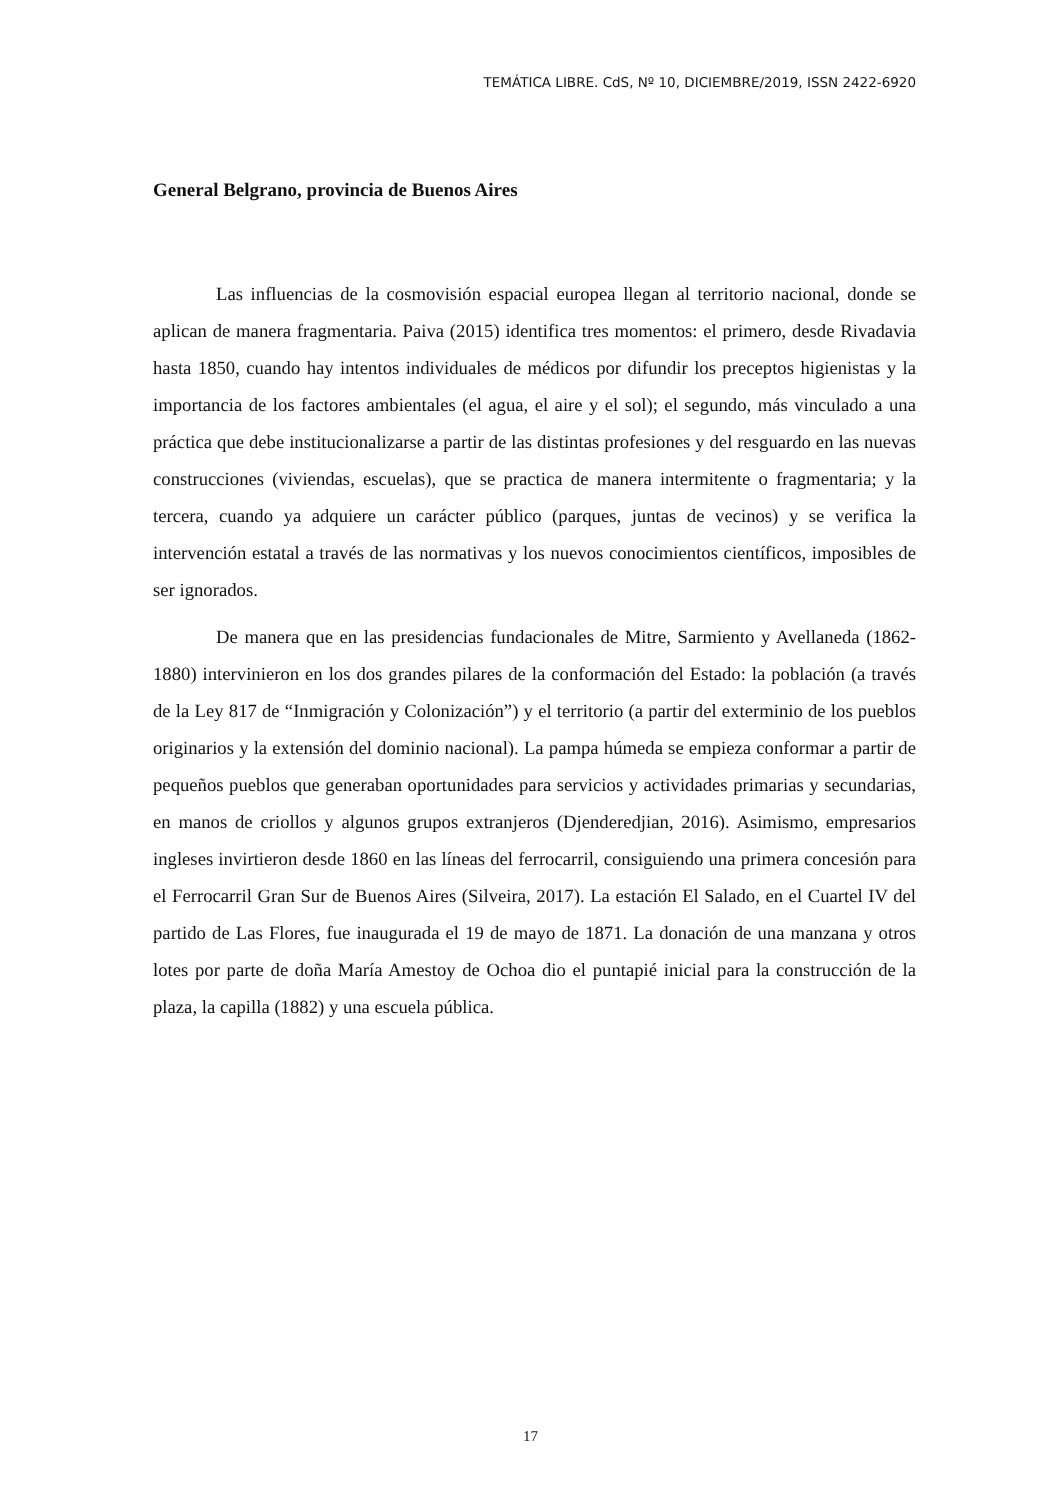TEMÁTICA LIBRE. CdS, Nº 10, DICIEMBRE/2019, ISSN 2422-6920
General Belgrano, provincia de Buenos Aires
Las influencias de la cosmovisión espacial europea llegan al territorio nacional, donde se aplican de manera fragmentaria. Paiva (2015) identifica tres momentos: el primero, desde Rivadavia hasta 1850, cuando hay intentos individuales de médicos por difundir los preceptos higienistas y la importancia de los factores ambientales (el agua, el aire y el sol); el segundo, más vinculado a una práctica que debe institucionalizarse a partir de las distintas profesiones y del resguardo en las nuevas construcciones (viviendas, escuelas), que se practica de manera intermitente o fragmentaria; y la tercera, cuando ya adquiere un carácter público (parques, juntas de vecinos) y se verifica la intervención estatal a través de las normativas y los nuevos conocimientos científicos, imposibles de ser ignorados.
De manera que en las presidencias fundacionales de Mitre, Sarmiento y Avellaneda (1862-1880) intervinieron en los dos grandes pilares de la conformación del Estado: la población (a través de la Ley 817 de “Inmigración y Colonización”) y el territorio (a partir del exterminio de los pueblos originarios y la extensión del dominio nacional). La pampa húmeda se empieza conformar a partir de pequeños pueblos que generaban oportunidades para servicios y actividades primarias y secundarias, en manos de criollos y algunos grupos extranjeros (Djenderedjian, 2016). Asimismo, empresarios ingleses invirtieron desde 1860 en las líneas del ferrocarril, consiguiendo una primera concesión para el Ferrocarril Gran Sur de Buenos Aires (Silveira, 2017). La estación El Salado, en el Cuartel IV del partido de Las Flores, fue inaugurada el 19 de mayo de 1871. La donación de una manzana y otros lotes por parte de doña María Amestoy de Ochoa dio el puntapié inicial para la construcción de la plaza, la capilla (1882) y una escuela pública.
17